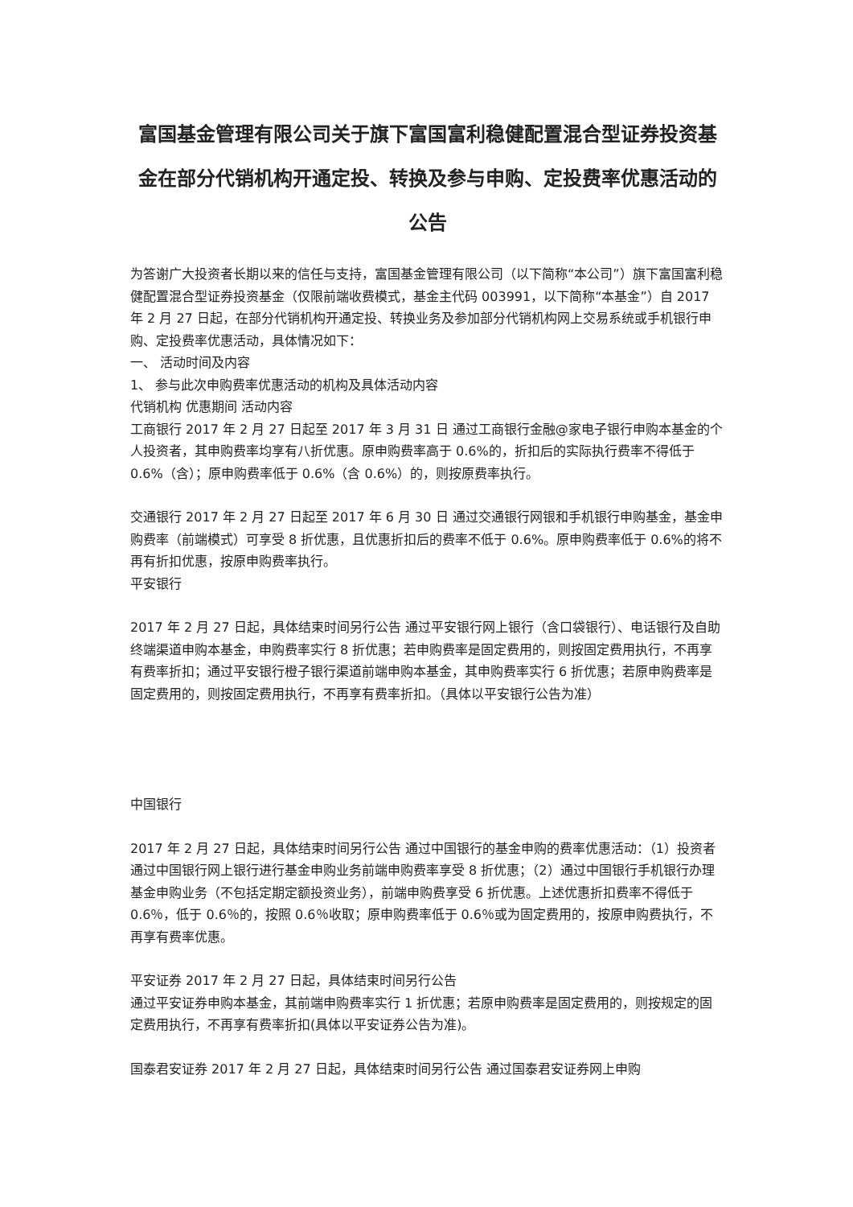富国基金管理有限公司关于旗下富国富利稳健配置混合型证券投资基金在部分代销机构开通定投、转换及参与申购、定投费率优惠活动的公告
为答谢广大投资者长期以来的信任与支持，富国基金管理有限公司（以下简称“本公司”）旗下富国富利稳健配置混合型证券投资基金（仅限前端收费模式，基金主代码 003991，以下简称“本基金”）自 2017 年 2 月 27 日起，在部分代销机构开通定投、转换业务及参加部分代销机构网上交易系统或手机银行申购、定投费率优惠活动，具体情况如下：
一、 活动时间及内容
1、 参与此次申购费率优惠活动的机构及具体活动内容
代销机构 优惠期间 活动内容
工商银行 2017 年 2 月 27 日起至 2017 年 3 月 31 日 通过工商银行金融@家电子银行申购本基金的个人投资者，其申购费率均享有八折优惠。原申购费率高于 0.6%的，折扣后的实际执行费率不得低于 0.6%（含）；原申购费率低于 0.6%（含 0.6%）的，则按原费率执行。
交通银行 2017 年 2 月 27 日起至 2017 年 6 月 30 日 通过交通银行网银和手机银行申购基金，基金申购费率（前端模式）可享受 8 折优惠，且优惠折扣后的费率不低于 0.6%。原申购费率低于 0.6%的将不再有折扣优惠，按原申购费率执行。
平安银行
2017 年 2 月 27 日起，具体结束时间另行公告 通过平安银行网上银行（含口袋银行）、电话银行及自助终端渠道申购本基金，申购费率实行 8 折优惠；若申购费率是固定费用的，则按固定费用执行，不再享有费率折扣；通过平安银行橙子银行渠道前端申购本基金，其申购费率实行 6 折优惠；若原申购费率是固定费用的，则按固定费用执行，不再享有费率折扣。（具体以平安银行公告为准）
中国银行
2017 年 2 月 27 日起，具体结束时间另行公告 通过中国银行的基金申购的费率优惠活动：（1）投资者通过中国银行网上银行进行基金申购业务前端申购费率享受 8 折优惠；（2）通过中国银行手机银行办理基金申购业务（不包括定期定额投资业务），前端申购费享受 6 折优惠。上述优惠折扣费率不得低于 0.6％，低于 0.6％的，按照 0.6％收取；原申购费率低于 0.6％或为固定费用的，按原申购费执行，不再享有费率优惠。
平安证券 2017 年 2 月 27 日起，具体结束时间另行公告
通过平安证券申购本基金，其前端申购费率实行 1 折优惠；若原申购费率是固定费用的，则按规定的固定费用执行，不再享有费率折扣(具体以平安证券公告为准)。
国泰君安证券 2017 年 2 月 27 日起，具体结束时间另行公告 通过国泰君安证券网上申购